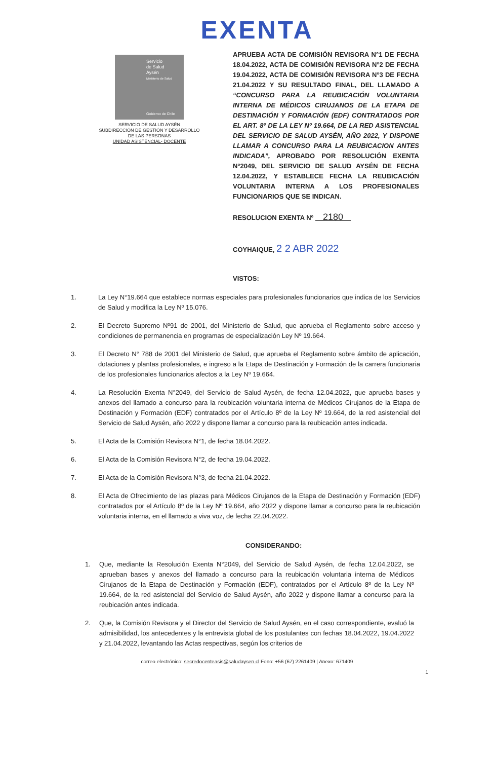EXENTA
Servicio
de Salud
Aysén
Ministerio de Salud
Gobierno de Chile
SERVICIO DE SALUD AYSÉN
SUBDIRECCIÓN DE GESTIÓN Y DESARROLLO
DE LAS PERSONAS
UNIDAD ASISTENCIAL- DOCENTE
APRUEBA ACTA DE COMISIÓN REVISORA N°1 DE FECHA 18.04.2022, ACTA DE COMISIÓN REVISORA N°2 DE FECHA 19.04.2022, ACTA DE COMISIÓN REVISORA N°3 DE FECHA 21.04.2022 Y SU RESULTADO FINAL, DEL LLAMADO A “CONCURSO PARA LA REUBICACIÓN VOLUNTARIA INTERNA DE MÉDICOS CIRUJANOS DE LA ETAPA DE DESTINACIÓN Y FORMACIÓN (EDF) CONTRATADOS POR EL ART. 8º DE LA LEY Nº 19.664, DE LA RED ASISTENCIAL DEL SERVICIO DE SALUD AYSÉN, AÑO 2022, Y DISPONE LLAMAR A CONCURSO PARA LA REUBICACION ANTES INDICADA”, APROBADO POR RESOLUCIÓN EXENTA N°2049, DEL SERVICIO DE SALUD AYSÉN DE FECHA 12.04.2022, Y ESTABLECE FECHA LA REUBICACIÓN VOLUNTARIA INTERNA A LOS PROFESIONALES FUNCIONARIOS QUE SE INDICAN.
RESOLUCION EXENTA Nº 2180
COYHAIQUE, 2 2 ABR 2022
VISTOS:
1. La Ley N°19.664 que establece normas especiales para profesionales funcionarios que indica de los Servicios de Salud y modifica la Ley Nº 15.076.
2. El Decreto Supremo Nº91 de 2001, del Ministerio de Salud, que aprueba el Reglamento sobre acceso y condiciones de permanencia en programas de especialización Ley Nº 19.664.
3. El Decreto N° 788 de 2001 del Ministerio de Salud, que aprueba el Reglamento sobre ámbito de aplicación, dotaciones y plantas profesionales, e ingreso a la Etapa de Destinación y Formación de la carrera funcionaria de los profesionales funcionarios afectos a la Ley Nº 19.664.
4. La Resolución Exenta N°2049, del Servicio de Salud Aysén, de fecha 12.04.2022, que aprueba bases y anexos del llamado a concurso para la reubicación voluntaria interna de Médicos Cirujanos de la Etapa de Destinación y Formación (EDF) contratados por el Artículo 8º de la Ley Nº 19.664, de la red asistencial del Servicio de Salud Aysén, año 2022 y dispone llamar a concurso para la reubicación antes indicada.
5. El Acta de la Comisión Revisora N°1, de fecha 18.04.2022.
6. El Acta de la Comisión Revisora N°2, de fecha 19.04.2022.
7. El Acta de la Comisión Revisora N°3, de fecha 21.04.2022.
8. El Acta de Ofrecimiento de las plazas para Médicos Cirujanos de la Etapa de Destinación y Formación (EDF) contratados por el Artículo 8º de la Ley Nº 19.664, año 2022 y dispone llamar a concurso para la reubicación voluntaria interna, en el llamado a viva voz, de fecha 22.04.2022.
CONSIDERANDO:
1. Que, mediante la Resolución Exenta N°2049, del Servicio de Salud Aysén, de fecha 12.04.2022, se aprueban bases y anexos del llamado a concurso para la reubicación voluntaria interna de Médicos Cirujanos de la Etapa de Destinación y Formación (EDF), contratados por el Artículo 8º de la Ley Nº 19.664, de la red asistencial del Servicio de Salud Aysén, año 2022 y dispone llamar a concurso para la reubicación antes indicada.
2. Que, la Comisión Revisora y el Director del Servicio de Salud Aysén, en el caso correspondiente, evaluó la admisibilidad, los antecedentes y la entrevista global de los postulantes con fechas 18.04.2022, 19.04.2022 y 21.04.2022, levantando las Actas respectivas, según los criterios de
correo electrónico: secredocenteasis@saludaysen.cl Fono: +56 (67) 2261409 | Anexo: 671409
1